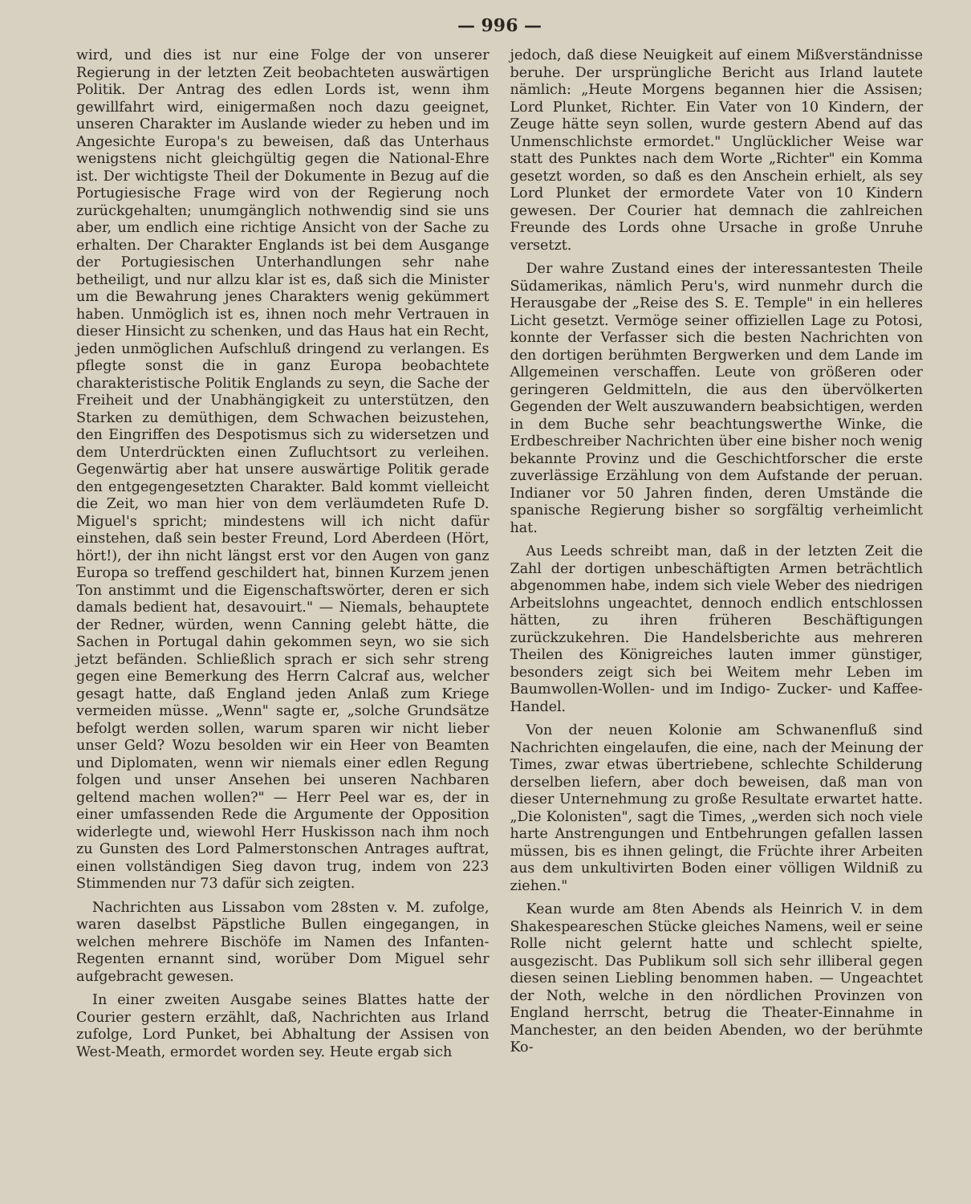— 996 —
wird, und dies ist nur eine Folge der von unserer Regierung in der letzten Zeit beobachteten auswärtigen Politik. Der Antrag des edlen Lords ist, wenn ihm gewillfahrt wird, einigermaßen noch dazu geeignet, unseren Charakter im Auslande wieder zu heben und im Angesichte Europa's zu beweisen, daß das Unterhaus wenigstens nicht gleichgültig gegen die National-Ehre ist. Der wichtigste Theil der Dokumente in Bezug auf die Portugiesische Frage wird von der Regierung noch zurückgehalten; unumgänglich nothwendig sind sie uns aber, um endlich eine richtige Ansicht von der Sache zu erhalten. Der Charakter Englands ist bei dem Ausgange der Portugiesischen Unterhandlungen sehr nahe betheiligt, und nur allzu klar ist es, daß sich die Minister um die Bewahrung jenes Charakters wenig gekümmert haben. Unmöglich ist es, ihnen noch mehr Vertrauen in dieser Hinsicht zu schenken, und das Haus hat ein Recht, jeden unmöglichen Aufschluß dringend zu verlangen. Es pflegte sonst die in ganz Europa beobachtete charakteristische Politik Englands zu seyn, die Sache der Freiheit und der Unabhängigkeit zu unterstützen, den Starken zu demüthigen, dem Schwachen beizustehen, den Eingriffen des Despotismus sich zu widersetzen und dem Unterdrückten einen Zufluchtsort zu verleihen. Gegenwärtig aber hat unsere auswärtige Politik gerade den entgegengesetzten Charakter. Bald kommt vielleicht die Zeit, wo man hier von dem verläumdeten Rufe D. Miguel's spricht; mindestens will ich nicht dafür einstehen, daß sein bester Freund, Lord Aberdeen (Hört, hört!), der ihn nicht längst erst vor den Augen von ganz Europa so treffend geschildert hat, binnen Kurzem jenen Ton anstimmt und die Eigenschaftswörter, deren er sich damals bedient hat, desavouirt." — Niemals, behauptete der Redner, würden, wenn Canning gelebt hätte, die Sachen in Portugal dahin gekommen seyn, wo sie sich jetzt befänden. Schließlich sprach er sich sehr streng gegen eine Bemerkung des Herrn Calcraf aus, welcher gesagt hatte, daß England jeden Anlaß zum Kriege vermeiden müsse. „Wenn" sagte er, „solche Grundsätze befolgt werden sollen, warum sparen wir nicht lieber unser Geld? Wozu besolden wir ein Heer von Beamten und Diplomaten, wenn wir niemals einer edlen Regung folgen und unser Ansehen bei unseren Nachbaren geltend machen wollen?" — Herr Peel war es, der in einer umfassenden Rede die Argumente der Opposition widerlegte und, wiewohl Herr Huskisson nach ihm noch zu Gunsten des Lord Palmerstonschen Antrages auftrat, einen vollständigen Sieg davon trug, indem von 223 Stimmenden nur 73 dafür sich zeigten.
Nachrichten aus Lissabon vom 28sten v. M. zufolge, waren daselbst Päpstliche Bullen eingegangen, in welchen mehrere Bischöfe im Namen des Infanten-Regenten ernannt sind, worüber Dom Miguel sehr aufgebracht gewesen.
In einer zweiten Ausgabe seines Blattes hatte der Courier gestern erzählt, daß, Nachrichten aus Irland zufolge, Lord Punket, bei Abhaltung der Assisen von West-Meath, ermordet worden sey. Heute ergab sich
jedoch, daß diese Neuigkeit auf einem Mißverständnisse beruhe. Der ursprüngliche Bericht aus Irland lautete nämlich: „Heute Morgens begannen hier die Assisen; Lord Plunket, Richter. Ein Vater von 10 Kindern, der Zeuge hätte seyn sollen, wurde gestern Abend auf das Unmenschlichste ermordet." Unglücklicher Weise war statt des Punktes nach dem Worte „Richter" ein Komma gesetzt worden, so daß es den Anschein erhielt, als sey Lord Plunket der ermordete Vater von 10 Kindern gewesen. Der Courier hat demnach die zahlreichen Freunde des Lords ohne Ursache in große Unruhe versetzt.
Der wahre Zustand eines der interessantesten Theile Südamerikas, nämlich Peru's, wird nunmehr durch die Herausgabe der „Reise des S. E. Temple" in ein helleres Licht gesetzt. Vermöge seiner offiziellen Lage zu Potosi, konnte der Verfasser sich die besten Nachrichten von den dortigen berühmten Bergwerken und dem Lande im Allgemeinen verschaffen. Leute von größeren oder geringeren Geldmitteln, die aus den übervölkerten Gegenden der Welt auszuwandern beabsichtigen, werden in dem Buche sehr beachtungswerthe Winke, die Erdbeschreiber Nachrichten über eine bisher noch wenig bekannte Provinz und die Geschichtforscher die erste zuverlässige Erzählung von dem Aufstande der peruan. Indianer vor 50 Jahren finden, deren Umstände die spanische Regierung bisher so sorgfältig verheimlicht hat.
Aus Leeds schreibt man, daß in der letzten Zeit die Zahl der dortigen unbeschäftigten Armen beträchtlich abgenommen habe, indem sich viele Weber des niedrigen Arbeitslohns ungeachtet, dennoch endlich entschlossen hätten, zu ihren früheren Beschäftigungen zurückzukehren. Die Handelsberichte aus mehreren Theilen des Königreiches lauten immer günstiger, besonders zeigt sich bei Weitem mehr Leben im Baumwollen-Wollen- und im Indigo- Zucker- und Kaffee-Handel.
Von der neuen Kolonie am Schwanenfluß sind Nachrichten eingelaufen, die eine, nach der Meinung der Times, zwar etwas übertriebene, schlechte Schilderung derselben liefern, aber doch beweisen, daß man von dieser Unternehmung zu große Resultate erwartet hatte. „Die Kolonisten", sagt die Times, „werden sich noch viele harte Anstrengungen und Entbehrungen gefallen lassen müssen, bis es ihnen gelingt, die Früchte ihrer Arbeiten aus dem unkultivirten Boden einer völligen Wildniß zu ziehen."
Kean wurde am 8ten Abends als Heinrich V. in dem Shakespeareschen Stücke gleiches Namens, weil er seine Rolle nicht gelernt hatte und schlecht spielte, ausgezischt. Das Publikum soll sich sehr illiberal gegen diesen seinen Liebling benommen haben. — Ungeachtet der Noth, welche in den nördlichen Provinzen von England herrscht, betrug die Theater-Einnahme in Manchester, an den beiden Abenden, wo der berühmte Ko-